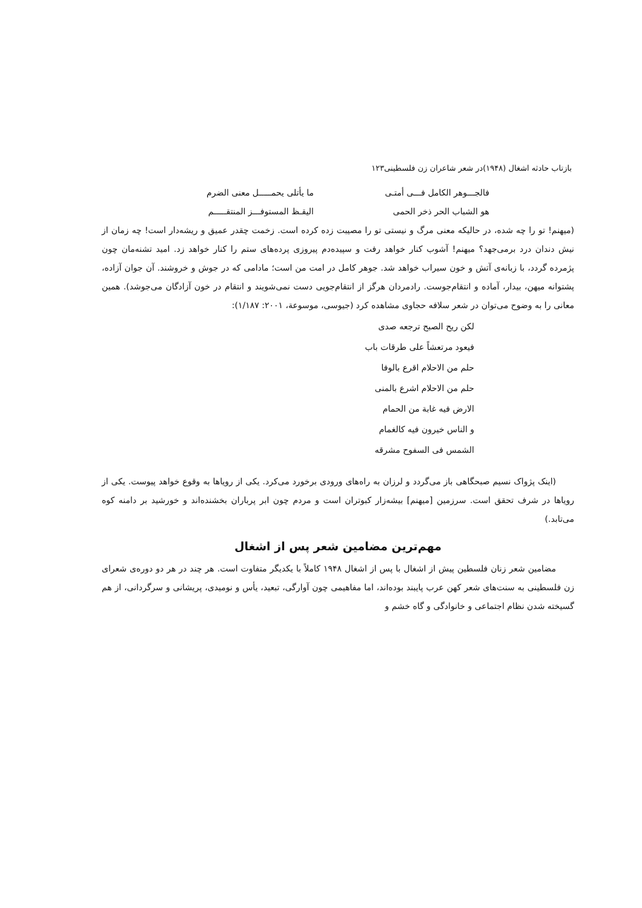بازتاب حادثه اشغال (۱۹۴۸)در شعر شاعران زن فلسطینی۱۲۳
فالجـــوهر الکامل فـــی أمتـی
ما یأتلی یحمـــــل معنی الضرم
هو الشباب الحر ذخر الحمی الیقـظ المستوفـــز المنتقـــــم
(میهنم! تو را چه شده، در حالیکه معنی مرگ و نیستی تو را مصیبت زده کرده است. زخمت چقدر عمیق و ریشه‌دار است! چه زمان از نیش دندان درد برمی‌جهد؟ میهنم! آشوب کنار خواهد رفت و سپیده‌دم پیروزی پرده‌های ستم را کنار خواهد زد. امید تشنه‌مان چون پژمرده گردد، با زبانه‌ی آتش و خون سیراب خواهد شد. جوهر کامل در امت من است؛ مادامی که در جوش و خروشند. آن جوان آزاده، پشتوانه میهن، بیدار، آماده و انتقام‌جوست. رادمردان هرگز از انتقام‌جویی دست نمی‌شویند و انتقام در خون آزادگان می‌جوشد). همین معانی را به وضوح می‌توان در شعر سلافه حجاوی مشاهده کرد (جیوسی، موسوعة، ۲۰۰۱: ۱/۱۸۷):
لکن ریح الصبح ترجعه صدی
فیعود مرتعشاً علی طرقات باب
حلم من الاحلام اقرع بالوفا
حلم من الاحلام اشرع بالمنی
الارض فیه غابة من الحمام
و الناس خیرون فیه کالغمام
الشمس فی السفوح مشرقه
(اینک پژواک نسیم صبحگاهی باز می‌گردد و لرزان به راه‌های ورودی برخورد می‌کرد. یکی از رویاها به وقوع خواهد پیوست. یکی از رویاها در شرف تحقق است. سرزمین [میهنم] بیشه‌زار کبوتران است و مردم چون ابر پرباران بخشنده‌اند و خورشید بر دامنه کوه می‌تابد.)
مهم‌ترین مضامین شعر پس از اشغال
مضامین شعر زنان فلسطین پیش از اشغال با پس از اشغال ۱۹۴۸ کاملاً با یکدیگر متفاوت است. هر چند در هر دو دوره‌ی شعرای زن فلسطینی به سنت‌های شعر کهن عرب پایبند بوده‌اند، اما مفاهیمی چون آوارگی، تبعید، یأس و نومیدی، پریشانی و سرگردانی، از هم گسیخته شدن نظام اجتماعی و خانوادگی و گاه خشم و